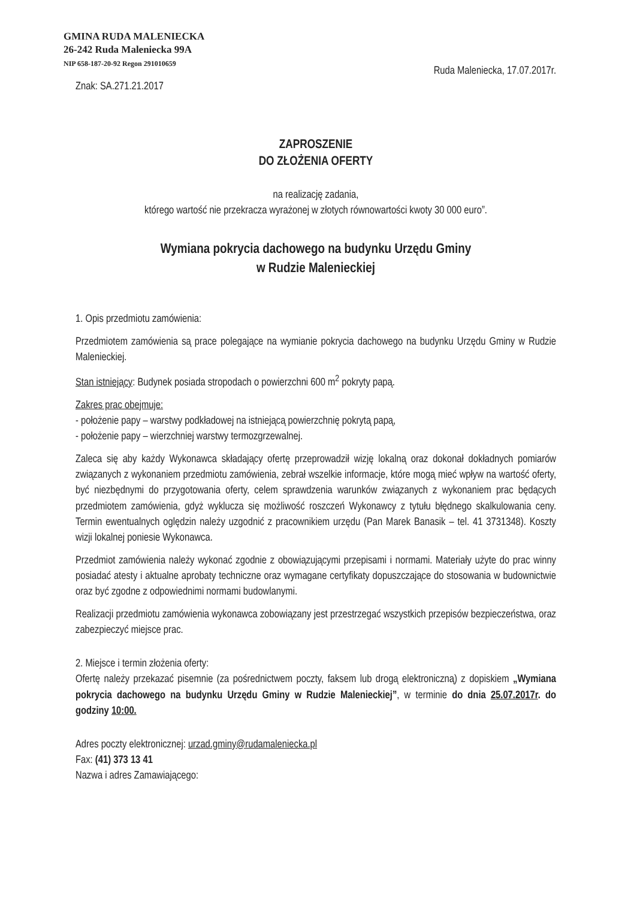GMINA RUDA MALENIECKA
26-242 Ruda Maleniecka 99A
NIP 658-187-20-92 Regon 291010659
Ruda Maleniecka, 17.07.2017r.
Znak: SA.271.21.2017
ZAPROSZENIE
DO ZŁOŻENIA OFERTY
na realizację zadania,
którego wartość nie przekracza wyrażonej w złotych równowartości kwoty 30 000 euro”.
Wymiana pokrycia dachowego na budynku Urzędu Gminy
w Rudzie Malenieckiej
1. Opis przedmiotu zamówienia:
Przedmiotem zamówienia są prace polegające na wymianie pokrycia dachowego na budynku Urzędu Gminy w Rudzie Malenieckiej.
Stan istniejący: Budynek posiada stropodach o powierzchni 600 m<sup>2</sup> pokryty papą.
Zakres prac obejmuje:
- położenie papy – warstwy podkładowej na istniejącą powierzchnię pokrytą papą,
- położenie papy – wierzchniej warstwy termozgrzewalnej.
Zaleca się aby każdy Wykonawca składający ofertę przeprowadził wizję lokalną oraz dokonał dokładnych pomiarów związanych z wykonaniem przedmiotu zamówienia, zebrał wszelkie informacje, które mogą mieć wpływ na wartość oferty, być niezbędnymi do przygotowania oferty, celem sprawdzenia warunków związanych z wykonaniem prac będących przedmiotem zamówienia, gdyż wyklucza się możliwość roszczeń Wykonawcy z tytułu błędnego skalkulowania ceny. Termin ewentualnych oględzin należy uzgodnić z pracownikiem urzędu (Pan Marek Banasik – tel. 41 3731348). Koszty wizji lokalnej poniesie Wykonawca.
Przedmiot zamówienia należy wykonać zgodnie z obowiązującymi przepisami i normami. Materiały użyte do prac winny posiadać atesty i aktualne aprobaty techniczne oraz wymagane certyfikaty dopuszczające do stosowania w budownictwie oraz być zgodne z odpowiednimi normami budowlanymi.
Realizacji przedmiotu zamówienia wykonawca zobowiązany jest przestrzegać wszystkich przepisów bezpieczeństwa, oraz zabezpieczyć miejsce prac.
2. Miejsce i termin złożenia oferty:
Ofertę należy przekazać pisemnie (za pośrednictwem poczty, faksem lub drogą elektroniczną) z dopiskiem „Wymiana pokrycia dachowego na budynku Urzędu Gminy w Rudzie Malenieckiej”, w terminie do dnia 25.07.2017r. do godziny 10:00.
Adres poczty elektronicznej: urzad.gminy@rudamaleniecka.pl
Fax: (41) 373 13 41
Nazwa i adres Zamawiającego: